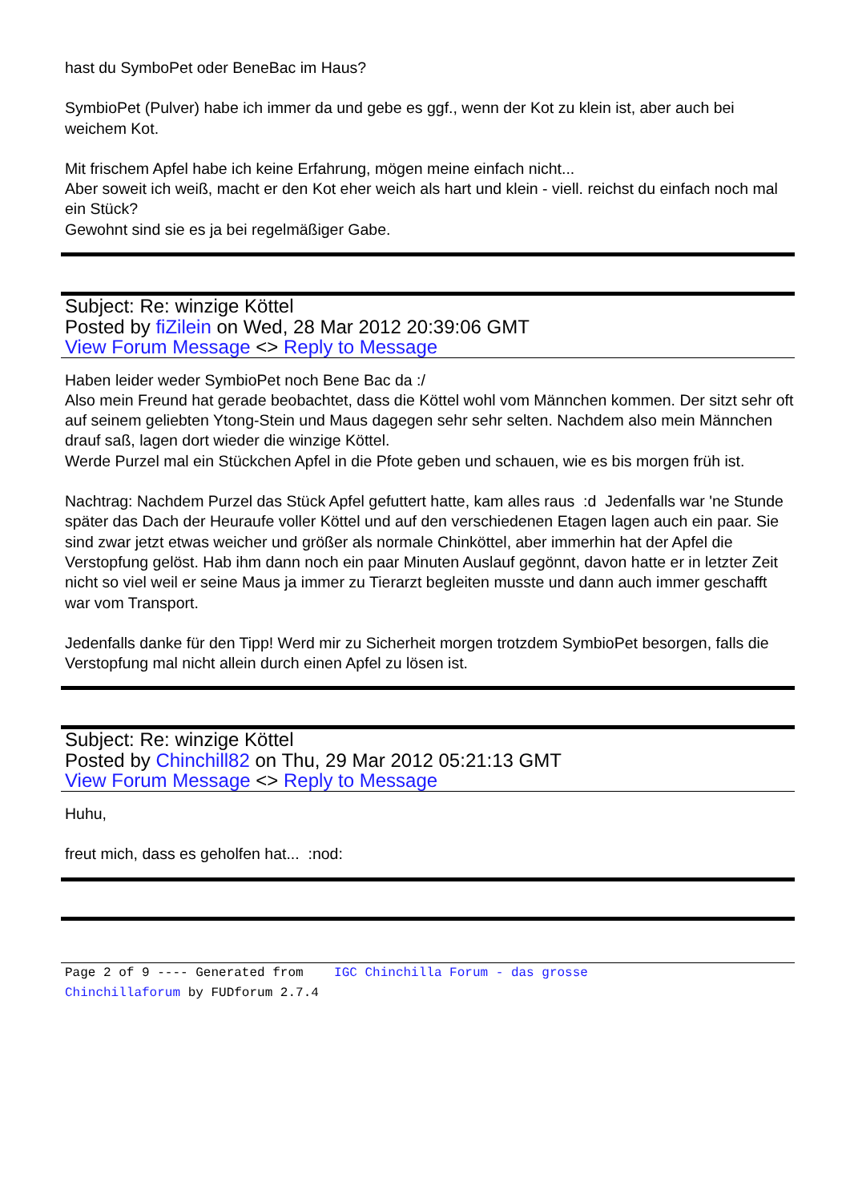hast du SymboPet oder BeneBac im Haus?
SymbioPet (Pulver) habe ich immer da und gebe es ggf., wenn der Kot zu klein ist, aber auch bei weichem Kot.
Mit frischem Apfel habe ich keine Erfahrung, mögen meine einfach nicht...
Aber soweit ich weiß, macht er den Kot eher weich als hart und klein - viell. reichst du einfach noch mal ein Stück?
Gewohnt sind sie es ja bei regelmäßiger Gabe.
Subject: Re: winzige Köttel
Posted by fiZilein on Wed, 28 Mar 2012 20:39:06 GMT
View Forum Message <> Reply to Message
Haben leider weder SymbioPet noch Bene Bac da :/
Also mein Freund hat gerade beobachtet, dass die Köttel wohl vom Männchen kommen. Der sitzt sehr oft auf seinem geliebten Ytong-Stein und Maus dagegen sehr sehr selten. Nachdem also mein Männchen drauf saß, lagen dort wieder die winzige Köttel.
Werde Purzel mal ein Stückchen Apfel in die Pfote geben und schauen, wie es bis morgen früh ist.
Nachtrag: Nachdem Purzel das Stück Apfel gefuttert hatte, kam alles raus :d Jedenfalls war 'ne Stunde später das Dach der Heuraufe voller Köttel und auf den verschiedenen Etagen lagen auch ein paar. Sie sind zwar jetzt etwas weicher und größer als normale Chinköttel, aber immerhin hat der Apfel die Verstopfung gelöst. Hab ihm dann noch ein paar Minuten Auslauf gegönnt, davon hatte er in letzter Zeit nicht so viel weil er seine Maus ja immer zu Tierarzt begleiten musste und dann auch immer geschafft war vom Transport.
Jedenfalls danke für den Tipp! Werd mir zu Sicherheit morgen trotzdem SymbioPet besorgen, falls die Verstopfung mal nicht allein durch einen Apfel zu lösen ist.
Subject: Re: winzige Köttel
Posted by Chinchill82 on Thu, 29 Mar 2012 05:21:13 GMT
View Forum Message <> Reply to Message
Huhu,
freut mich, dass es geholfen hat... :nod:
Page 2 of 9 ---- Generated from IGC Chinchilla Forum - das grosse
Chinchillaforum by FUDforum 2.7.4